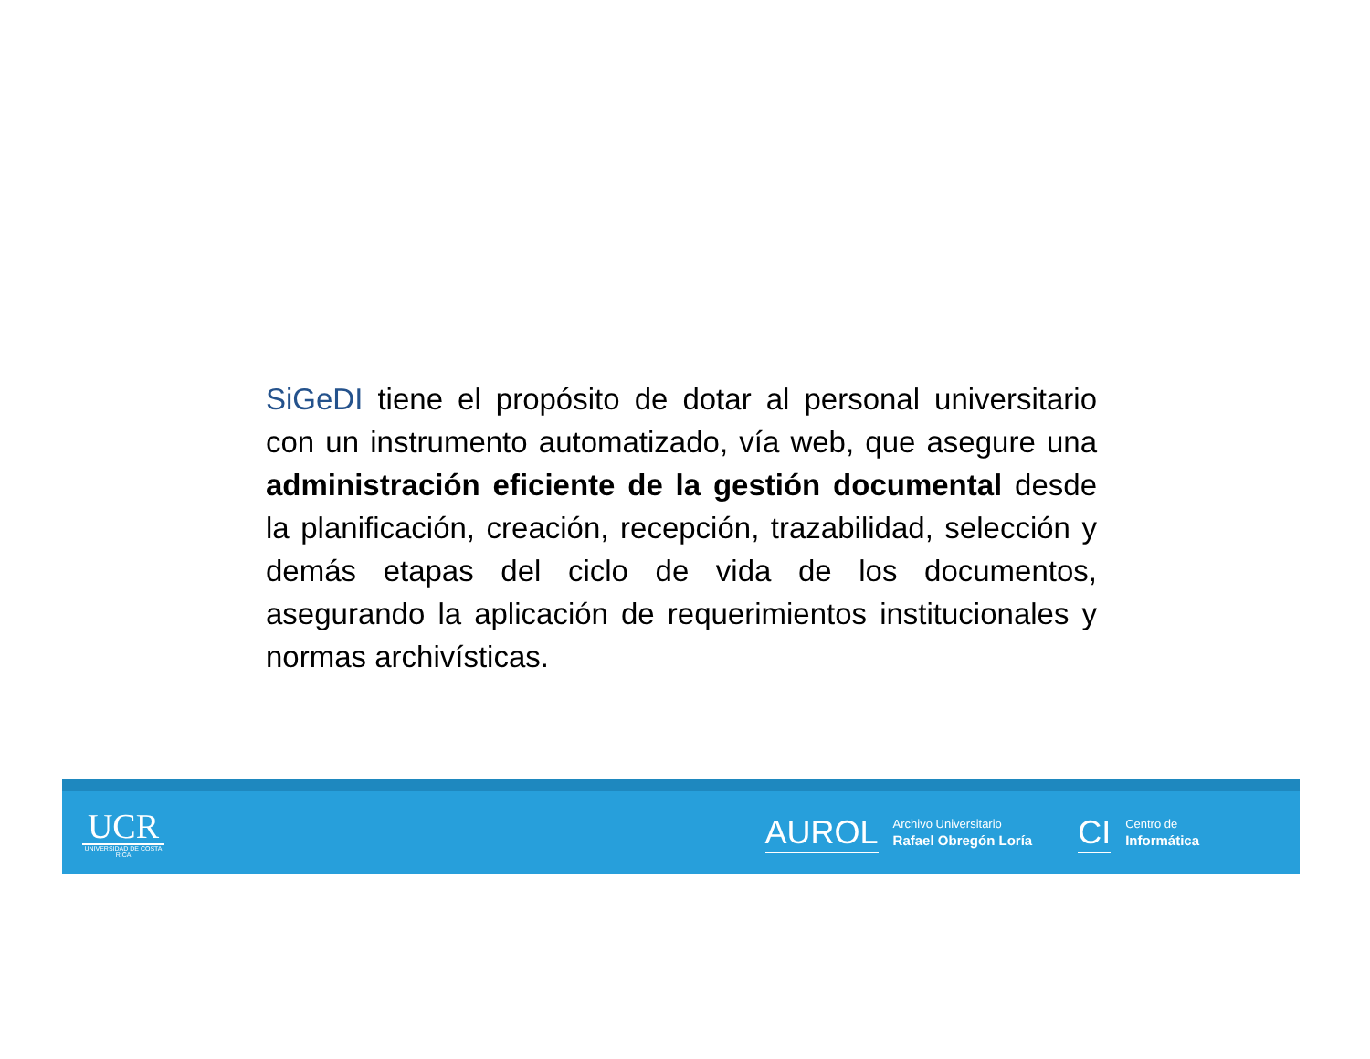SiGeDI tiene el propósito de dotar al personal universitario con un instrumento automatizado, vía web, que asegure una administración eficiente de la gestión documental desde la planificación, creación, recepción, trazabilidad, selección y demás etapas del ciclo de vida de los documentos, asegurando la aplicación de requerimientos institucionales y normas archivísticas.
UCR
UNIVERSIDAD DE COSTA RICA
AUROL
Archivo Universitario
Rafael Obregón Loría
CI
Centro de
Informática